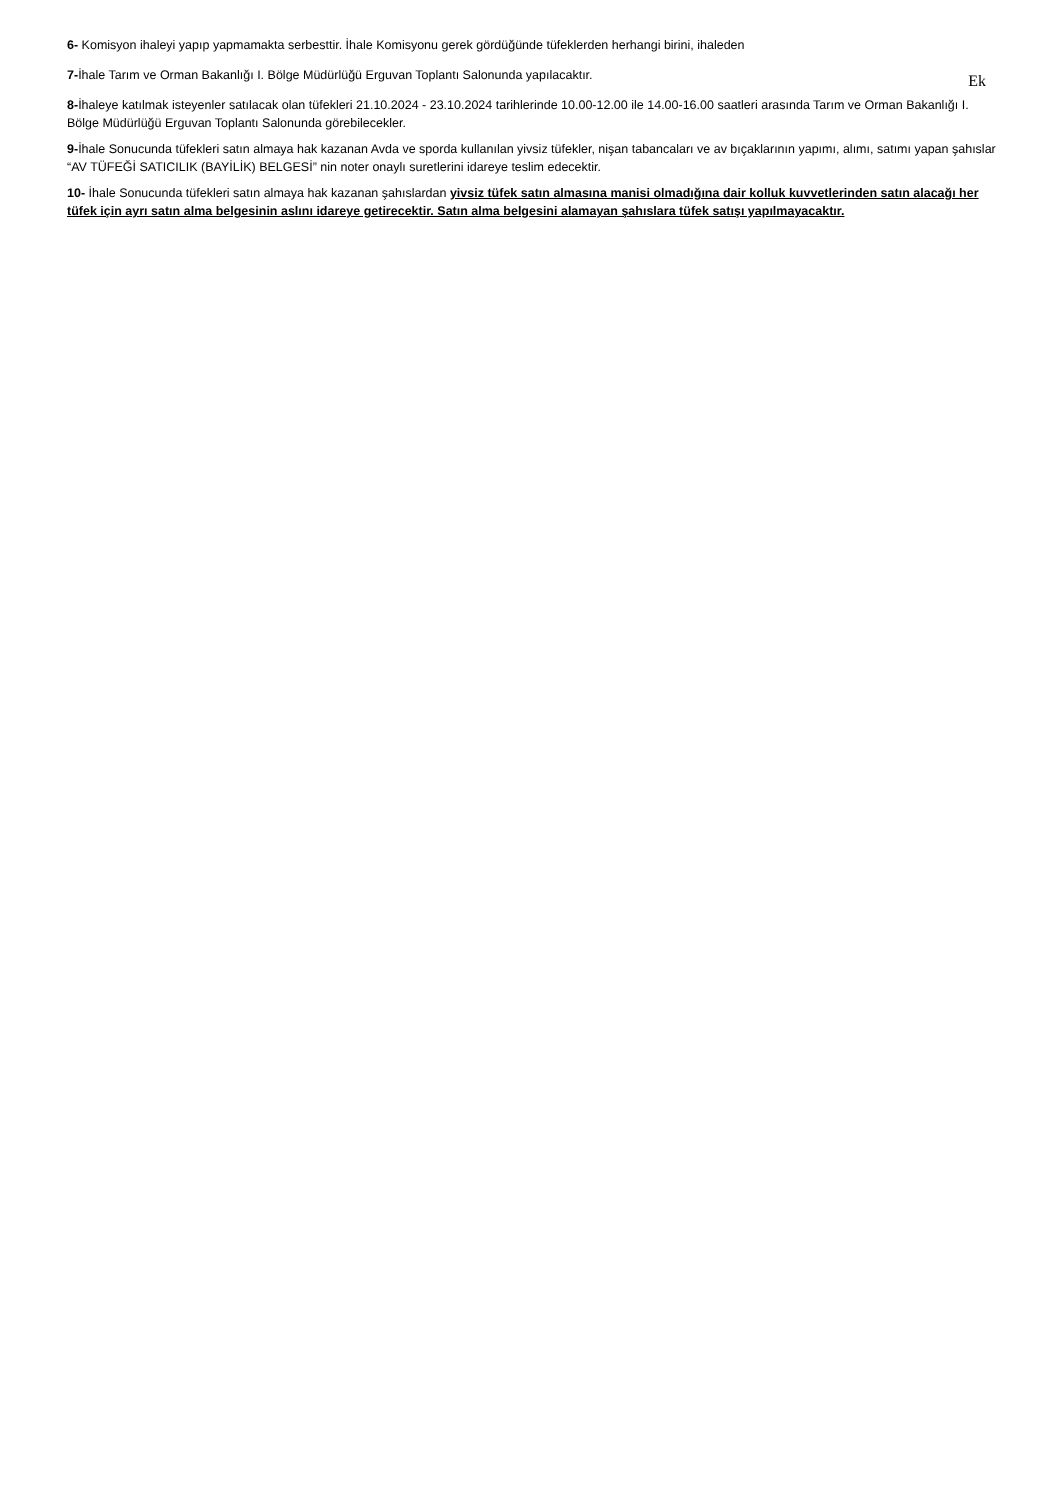6- Komisyon ihaleyi yapıp yapmamakta serbesttir. İhale Komisyonu gerek gördüğünde tüfeklerden herhangi birini, ihaleden
Ek
7-İhale Tarım ve Orman Bakanlığı I. Bölge Müdürlüğü Erguvan Toplantı Salonunda yapılacaktır.
8-İhaleye katılmak isteyenler satılacak olan tüfekleri 21.10.2024 - 23.10.2024 tarihlerinde 10.00-12.00 ile 14.00-16.00 saatleri arasında Tarım ve Orman Bakanlığı I. Bölge Müdürlüğü Erguvan Toplantı Salonunda görebilecekler.
9-İhale Sonucunda tüfekleri satın almaya hak kazanan Avda ve sporda kullanılan yivsiz tüfekler, nişan tabancaları ve av bıçaklarının yapımı, alımı, satımı yapan şahıslar “AV TÜFEĞİ SATICILIK (BAYİLİK) BELGESİ” nin noter onaylı suretlerini idareye teslim edecektir.
10- İhale Sonucunda tüfekleri satın almaya hak kazanan şahıslardan yivsiz tüfek satın almasına manisi olmadığına dair kolluk kuvvetlerinden satın alacağı her tüfek için ayrı satın alma belgesinin aslını idareye getirecektir. Satın alma belgesini alamayan şahıslara tüfek satışı yapılmayacaktır.